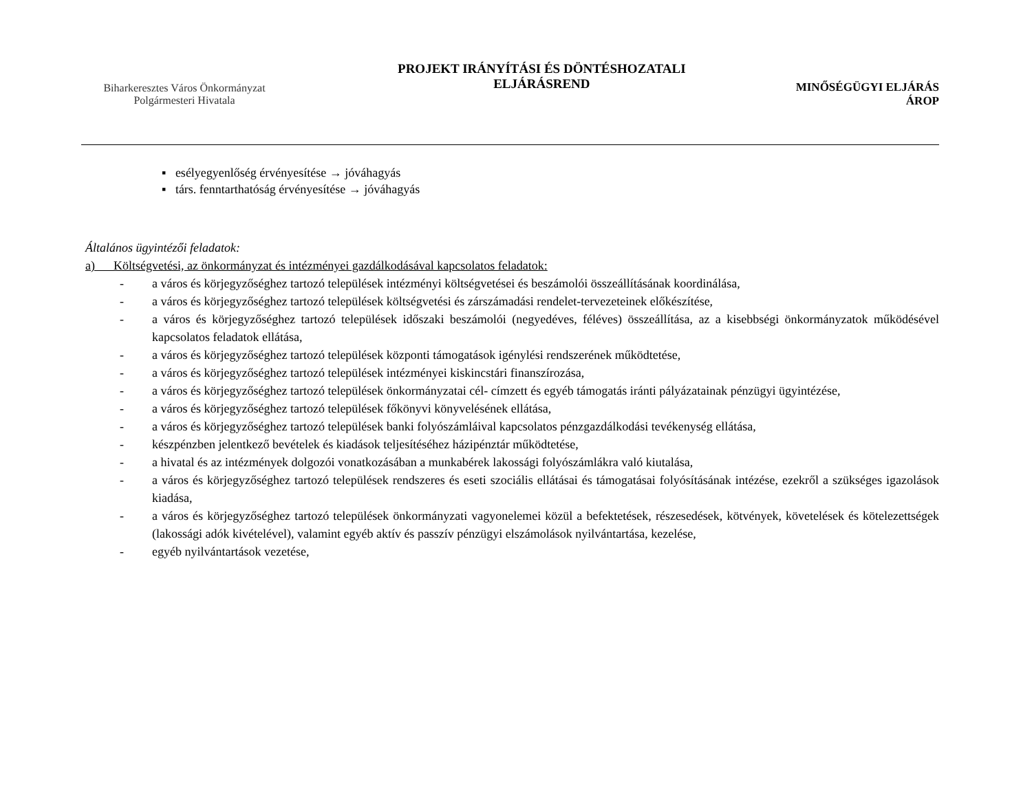Biharkeresztes Város Önkormányzat
Polgármesteri Hivatala
PROJEKT IRÁNYÍTÁSI ÉS DÖNTÉSHOZATALI
ELJÁRÁSREND
MINŐSÉGÜGYI ELJÁRÁS
ÁROP
▪ esélyegyenlőség érvényesítése → jóváhagyás
▪ társ. fenntarthatóság érvényesítése → jóváhagyás
Általános ügyintézői feladatok:
a) Költségvetési, az önkormányzat és intézményei gazdálkodásával kapcsolatos feladatok:
- a város és körjegyzőséghez tartozó települések intézményi költségvetései és beszámolói összeállításának koordinálása,
- a város és körjegyzőséghez tartozó települések költségvetési és zárszámadási rendelet-tervezeteinek előkészítése,
- a város és körjegyzőséghez tartozó települések időszaki beszámolói (negyedéves, féléves) összeállítása, az a kisebbségi önkormányzatok működésével kapcsolatos feladatok ellátása,
- a város és körjegyzőséghez tartozó települések központi támogatások igénylési rendszerének működtetése,
- a város és körjegyzőséghez tartozó települések intézményei kiskincstári finanszírozása,
- a város és körjegyzőséghez tartozó települések önkormányzatai cél- címzett és egyéb támogatás iránti pályázatainak pénzügyi ügyintézése,
- a város és körjegyzőséghez tartozó települések főkönyvi könyvelésének ellátása,
- a város és körjegyzőséghez tartozó települések banki folyószámláival kapcsolatos pénzgazdálkodási tevékenység ellátása,
- készpénzben jelentkező bevételek és kiadások teljesítéséhez házipénztár működtetése,
- a hivatal és az intézmények dolgozói vonatkozásában a munkabérek lakossági folyószámlákra való kiutalása,
- a város és körjegyzőséghez tartozó települések rendszeres és eseti szociális ellátásai és támogatásai folyósításának intézése, ezekről a szükséges igazolások kiadása,
- a város és körjegyzőséghez tartozó települések önkormányzati vagyonelemei közül a befektetések, részesedések, kötvények, követelések és kötelezettségek (lakossági adók kivételével), valamint egyéb aktív és passzív pénzügyi elszámolások nyilvántartása, kezelése,
- egyéb nyilvántartások vezetése,